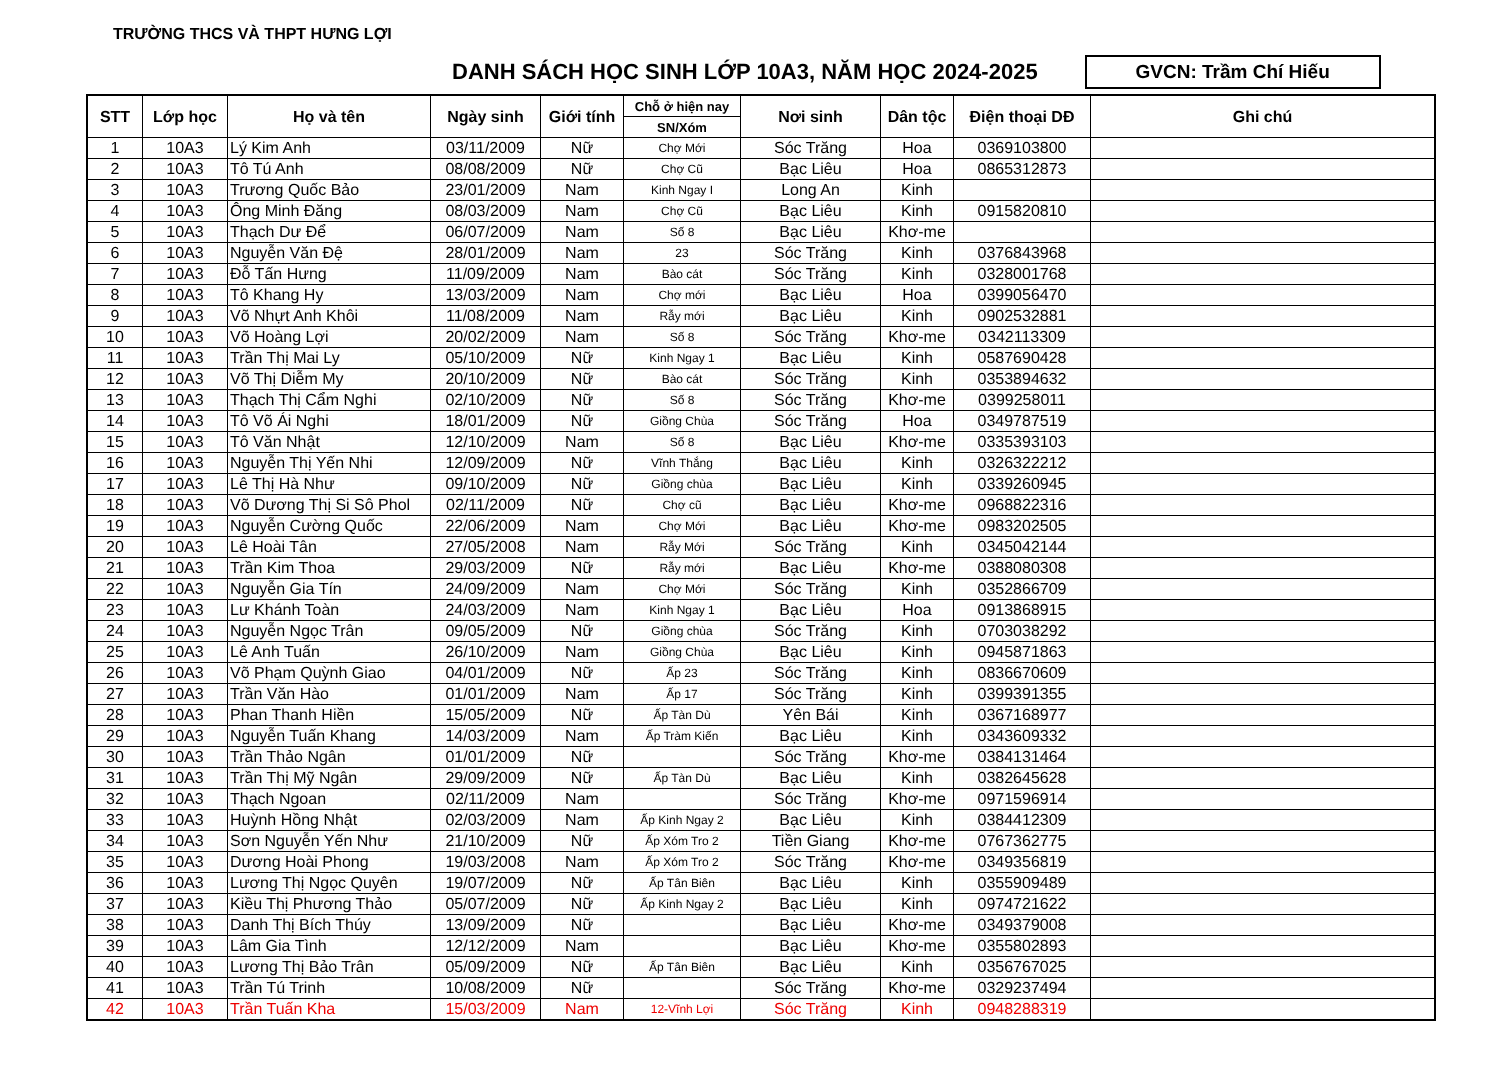TRƯỜNG THCS VÀ THPT HƯNG LỢI
DANH SÁCH HỌC SINH LỚP 10A3, NĂM HỌC 2024-2025
GVCN: Trầm Chí Hiếu
| STT | Lớp học | Họ và tên | Ngày sinh | Giới tính | Chỗ ở hiện nay | Nơi sinh | Dân tộc | Điện thoại DĐ | Ghi chú |
| --- | --- | --- | --- | --- | --- | --- | --- | --- | --- |
| | | | | | SN/Xóm | | | | |
| 1 | 10A3 | Lý Kim Anh | 03/11/2009 | Nữ | Chợ Mới | Sóc Trăng | Hoa | 0369103800 | |
| 2 | 10A3 | Tô Tú Anh | 08/08/2009 | Nữ | Chợ Cũ | Bạc Liêu | Hoa | 0865312873 | |
| 3 | 10A3 | Trương Quốc Bảo | 23/01/2009 | Nam | Kinh Ngay I | Long An | Kinh | | |
| 4 | 10A3 | Ông Minh Đăng | 08/03/2009 | Nam | Chợ Cũ | Bạc Liêu | Kinh | 0915820810 | |
| 5 | 10A3 | Thạch Dư Để | 06/07/2009 | Nam | Số 8 | Bạc Liêu | Khơ-me | | |
| 6 | 10A3 | Nguyễn Văn Đệ | 28/01/2009 | Nam | 23 | Sóc Trăng | Kinh | 0376843968 | |
| 7 | 10A3 | Đỗ Tấn Hưng | 11/09/2009 | Nam | Bào cát | Sóc Trăng | Kinh | 0328001768 | |
| 8 | 10A3 | Tô Khang Hy | 13/03/2009 | Nam | Chợ mới | Bạc Liêu | Hoa | 0399056470 | |
| 9 | 10A3 | Võ Nhựt Anh Khôi | 11/08/2009 | Nam | Rẫy mới | Bạc Liêu | Kinh | 0902532881 | |
| 10 | 10A3 | Võ Hoàng Lợi | 20/02/2009 | Nam | Số 8 | Sóc Trăng | Khơ-me | 0342113309 | |
| 11 | 10A3 | Trần Thị Mai Ly | 05/10/2009 | Nữ | Kinh Ngay 1 | Bạc Liêu | Kinh | 0587690428 | |
| 12 | 10A3 | Võ Thị Diễm My | 20/10/2009 | Nữ | Bào cát | Sóc Trăng | Kinh | 0353894632 | |
| 13 | 10A3 | Thạch Thị Cẩm Nghi | 02/10/2009 | Nữ | Số 8 | Sóc Trăng | Khơ-me | 0399258011 | |
| 14 | 10A3 | Tô Võ Ái Nghi | 18/01/2009 | Nữ | Giồng Chùa | Sóc Trăng | Hoa | 0349787519 | |
| 15 | 10A3 | Tô Văn Nhật | 12/10/2009 | Nam | Số 8 | Bạc Liêu | Khơ-me | 0335393103 | |
| 16 | 10A3 | Nguyễn Thị Yến Nhi | 12/09/2009 | Nữ | Vĩnh Thắng | Bạc Liêu | Kinh | 0326322212 | |
| 17 | 10A3 | Lê Thị Hà Như | 09/10/2009 | Nữ | Giồng chùa | Bạc Liêu | Kinh | 0339260945 | |
| 18 | 10A3 | Võ Dương Thị Si Sô Phol | 02/11/2009 | Nữ | Chợ cũ | Bạc Liêu | Khơ-me | 0968822316 | |
| 19 | 10A3 | Nguyễn Cường Quốc | 22/06/2009 | Nam | Chợ Mới | Bạc Liêu | Khơ-me | 0983202505 | |
| 20 | 10A3 | Lê Hoài Tân | 27/05/2008 | Nam | Rẫy Mới | Sóc Trăng | Kinh | 0345042144 | |
| 21 | 10A3 | Trần Kim Thoa | 29/03/2009 | Nữ | Rẫy mới | Bạc Liêu | Khơ-me | 0388080308 | |
| 22 | 10A3 | Nguyễn Gia Tín | 24/09/2009 | Nam | Chợ Mới | Sóc Trăng | Kinh | 0352866709 | |
| 23 | 10A3 | Lư Khánh Toàn | 24/03/2009 | Nam | Kinh Ngay 1 | Bạc Liêu | Hoa | 0913868915 | |
| 24 | 10A3 | Nguyễn Ngọc Trân | 09/05/2009 | Nữ | Giồng chùa | Sóc Trăng | Kinh | 0703038292 | |
| 25 | 10A3 | Lê Anh Tuấn | 26/10/2009 | Nam | Giồng Chùa | Bạc Liêu | Kinh | 0945871863 | |
| 26 | 10A3 | Võ Phạm Quỳnh Giao | 04/01/2009 | Nữ | Ấp 23 | Sóc Trăng | Kinh | 0836670609 | |
| 27 | 10A3 | Trần Văn Hào | 01/01/2009 | Nam | Ấp 17 | Sóc Trăng | Kinh | 0399391355 | |
| 28 | 10A3 | Phan Thanh Hiền | 15/05/2009 | Nữ | Ấp Tàn Dù | Yên Bái | Kinh | 0367168977 | |
| 29 | 10A3 | Nguyễn Tuấn Khang | 14/03/2009 | Nam | Ấp Tràm Kiến | Bạc Liêu | Kinh | 0343609332 | |
| 30 | 10A3 | Trần Thảo Ngân | 01/01/2009 | Nữ | | Sóc Trăng | Khơ-me | 0384131464 | |
| 31 | 10A3 | Trần Thị Mỹ Ngân | 29/09/2009 | Nữ | Ấp Tàn Dù | Bạc Liêu | Kinh | 0382645628 | |
| 32 | 10A3 | Thạch Ngoan | 02/11/2009 | Nam | | Sóc Trăng | Khơ-me | 0971596914 | |
| 33 | 10A3 | Huỳnh Hồng Nhật | 02/03/2009 | Nam | Ấp Kinh Ngay 2 | Bạc Liêu | Kinh | 0384412309 | |
| 34 | 10A3 | Sơn Nguyễn Yến Như | 21/10/2009 | Nữ | Ấp Xóm Tro 2 | Tiền Giang | Khơ-me | 0767362775 | |
| 35 | 10A3 | Dương Hoài Phong | 19/03/2008 | Nam | Ấp Xóm Tro 2 | Sóc Trăng | Khơ-me | 0349356819 | |
| 36 | 10A3 | Lương Thị Ngọc Quyên | 19/07/2009 | Nữ | Ấp Tân Biên | Bạc Liêu | Kinh | 0355909489 | |
| 37 | 10A3 | Kiều Thị Phương Thảo | 05/07/2009 | Nữ | Ấp Kinh Ngay 2 | Bạc Liêu | Kinh | 0974721622 | |
| 38 | 10A3 | Danh Thị Bích Thúy | 13/09/2009 | Nữ | | Bạc Liêu | Khơ-me | 0349379008 | |
| 39 | 10A3 | Lâm Gia Tình | 12/12/2009 | Nam | | Bạc Liêu | Khơ-me | 0355802893 | |
| 40 | 10A3 | Lương Thị Bảo Trân | 05/09/2009 | Nữ | Ấp Tân Biên | Bạc Liêu | Kinh | 0356767025 | |
| 41 | 10A3 | Trần Tú Trinh | 10/08/2009 | Nữ | | Sóc Trăng | Khơ-me | 0329237494 | |
| 42 | 10A3 | Trần Tuấn Kha | 15/03/2009 | Nam | 12-Vĩnh Lợi | Sóc Trăng | Kinh | 0948288319 | |